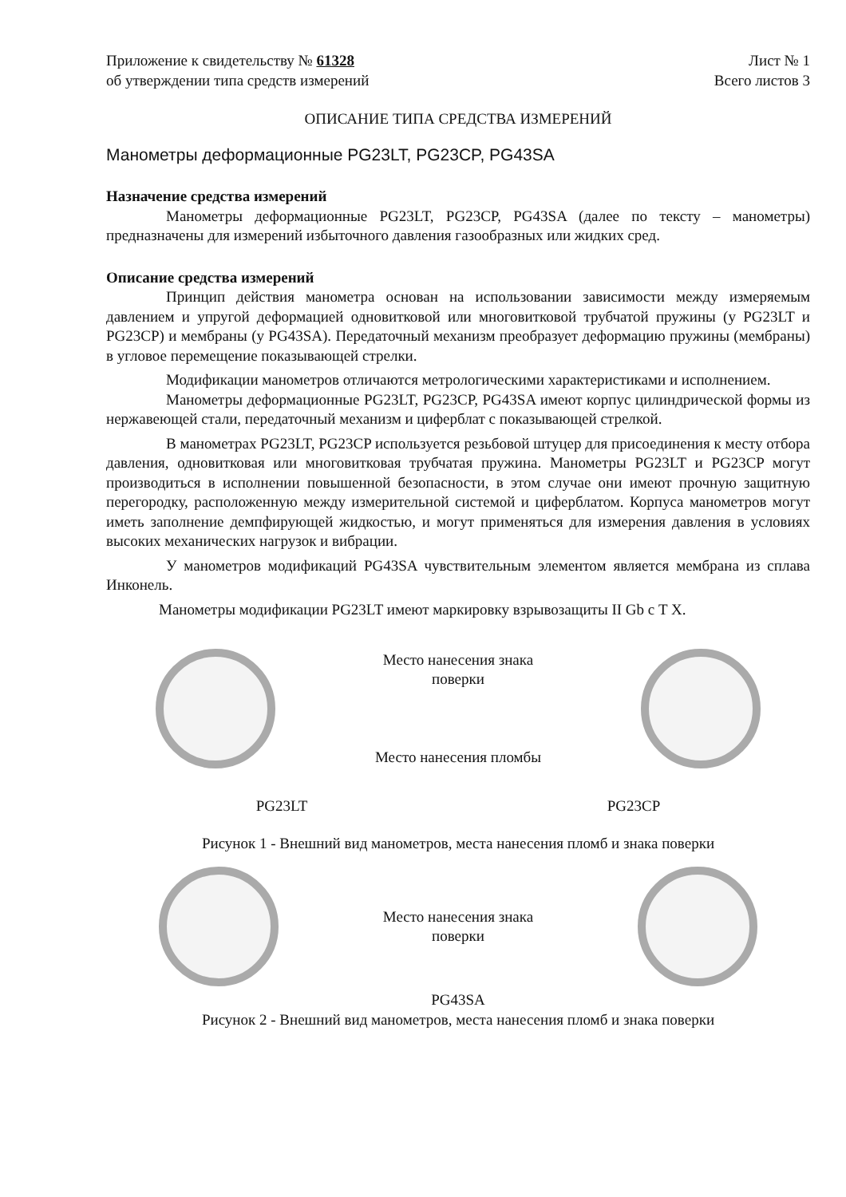Приложение к свидетельству № 61328
об утверждении типа средств измерений
Лист № 1
Всего листов 3
ОПИСАНИЕ ТИПА СРЕДСТВА ИЗМЕРЕНИЙ
Манометры деформационные PG23LT, PG23CP, PG43SA
Назначение средства измерений
Манометры деформационные PG23LT, PG23CP, PG43SA (далее по тексту – манометры) предназначены для измерений избыточного давления газообразных или жидких сред.
Описание средства измерений
Принцип действия манометра основан на использовании зависимости между измеряемым давлением и упругой деформацией одновитковой или многовитковой трубчатой пружины (у PG23LT и PG23CP) и мембраны (у PG43SA). Передаточный механизм преобразует деформацию пружины (мембраны) в угловое перемещение показывающей стрелки.
Модификации манометров отличаются метрологическими характеристиками и исполнением.
Манометры деформационные PG23LT, PG23CP, PG43SA имеют корпус цилиндрической формы из нержавеющей стали, передаточный механизм и циферблат с показывающей стрелкой.
В манометрах PG23LT, PG23CP используется резьбовой штуцер для присоединения к месту отбора давления, одновитковая или многовитковая трубчатая пружина. Манометры PG23LT и PG23CP могут производиться в исполнении повышенной безопасности, в этом случае они имеют прочную защитную перегородку, расположенную между измерительной системой и циферблатом. Корпуса манометров могут иметь заполнение демпфирующей жидкостью, и могут применяться для измерения давления в условиях высоких механических нагрузок и вибрации.
У манометров модификаций PG43SA чувствительным элементом является мембрана из сплава Инконель.
Манометры модификации PG23LT имеют маркировку взрывозащиты II Gb с T X.
Место нанесения знака
поверки
Место нанесения пломбы
PG23LT PG23CP
Рисунок 1 - Внешний вид манометров, места нанесения пломб и знака поверки
Место нанесения знака
поверки
PG43SA
Рисунок 2 - Внешний вид манометров, места нанесения пломб и знака поверки